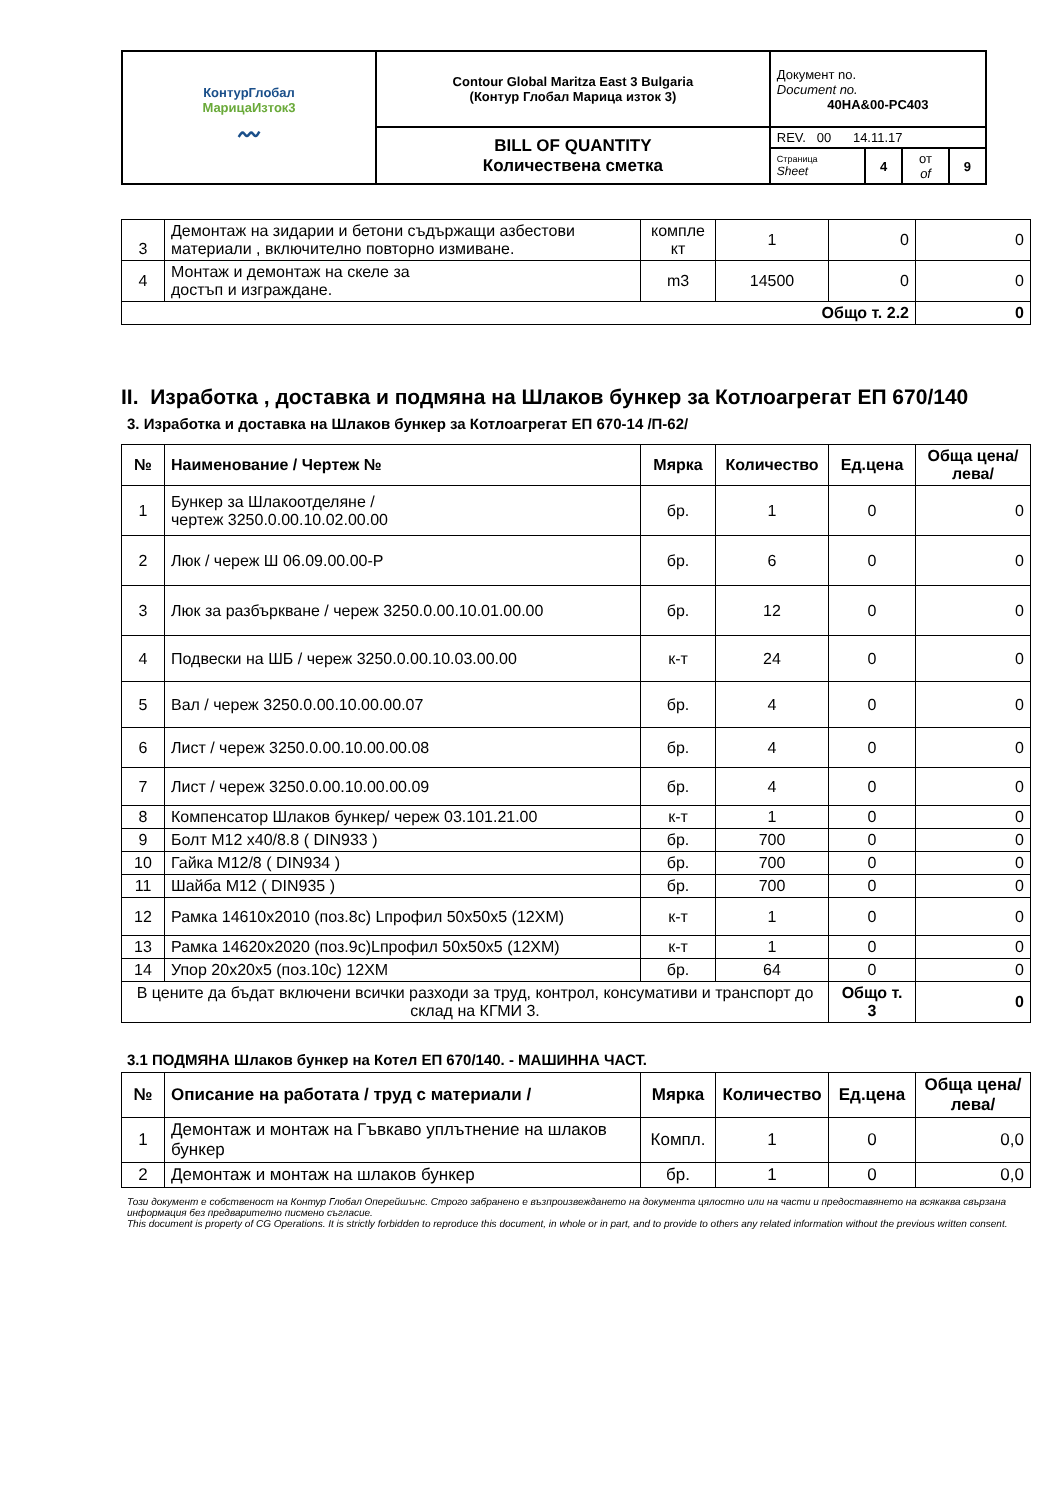| КонтурГлобал МарицаИзток3 〰 | Contour Global Maritza East 3 Bulgaria (Контур Глобал Марица изток 3) | Документ no. Document no. 40HA&00-PC403 | | | |
| | BILL OF QUANTITY Количествена сметка | REV. 00 14.11.17 | | | |
| | | Страница Sheet | 4 | от of | 9 |
| 3 | Демонтаж на зидарии и бетони съдържащи азбестови материали , включително повторно измиване. | компле кт | 1 | 0 | 0 |
| 4 | Монтаж и демонтаж на скеле за достъп и изграждане. | m3 | 14500 | 0 | 0 |
| Общо т. 2.2 | | | | | 0 |
II. Изработка , доставка и подмяна на Шлаков бункер за Котлоагрегат ЕП 670/140
3. Изработка и доставка на Шлаков бункер за Котлоагрегат ЕП 670-14 /П-62/
| № | Наименование / Чертеж № | Мярка | Количество | Ед.цена | Обща цена/лева/ |
| --- | --- | --- | --- | --- | --- |
| 1 | Бункер за Шлакоотделяне / чертеж 3250.0.00.10.02.00.00 | бр. | 1 | 0 | 0 |
| 2 | Люк / череж Ш 06.09.00.00-Р | бр. | 6 | 0 | 0 |
| 3 | Люк за разбъркване / череж 3250.0.00.10.01.00.00 | бр. | 12 | 0 | 0 |
| 4 | Подвески на ШБ / череж 3250.0.00.10.03.00.00 | к-т | 24 | 0 | 0 |
| 5 | Вал / череж 3250.0.00.10.00.00.07 | бр. | 4 | 0 | 0 |
| 6 | Лист / череж 3250.0.00.10.00.00.08 | бр. | 4 | 0 | 0 |
| 7 | Лист / череж 3250.0.00.10.00.00.09 | бр. | 4 | 0 | 0 |
| 8 | Компенсатор Шлаков бункер/ череж 03.101.21.00 | к-т | 1 | 0 | 0 |
| 9 | Болт M12 x40/8.8 ( DIN933 ) | бр. | 700 | 0 | 0 |
| 10 | Гайка M12/8 ( DIN934 ) | бр. | 700 | 0 | 0 |
| 11 | Шайба M12 ( DIN935 ) | бр. | 700 | 0 | 0 |
| 12 | Рамка 14610x2010 (поз.8с) Lпрофил 50x50x5 (12ХМ) | к-т | 1 | 0 | 0 |
| 13 | Рамка 14620x2020 (поз.9с)Lпрофил 50x50x5 (12ХМ) | к-т | 1 | 0 | 0 |
| 14 | Упор 20x20x5 (поз.10с) 12ХМ | бр. | 64 | 0 | 0 |
| В цените да бъдат включени всички разходи за труд, контрол, консумативи и транспорт до склад на КГМИ 3. | | | | Общо т. 3 | 0 |
3.1 ПОДМЯНА Шлаков бункер на Котел ЕП 670/140. - МАШИННА ЧАСТ.
| № | Описание на работата / труд с материали / | Мярка | Количество | Ед.цена | Обща цена/лева/ |
| --- | --- | --- | --- | --- | --- |
| 1 | Демонтаж и монтаж на Гъвкаво уплътнение на шлаков бункер | Компл. | 1 | 0 | 0,0 |
| 2 | Демонтаж и монтаж на шлаков бункер | бр. | 1 | 0 | 0,0 |
Този документ е собственост на Контур Глобал Оперейшънс. Строго забранено е възпроизвеждането на документа цялостно или на части и предоставянето на всякаква свързана информация без предварително писмено съгласие.
This document is property of CG Operations. It is strictly forbidden to reproduce this document, in whole or in part, and to provide to others any related information without the previous written consent.